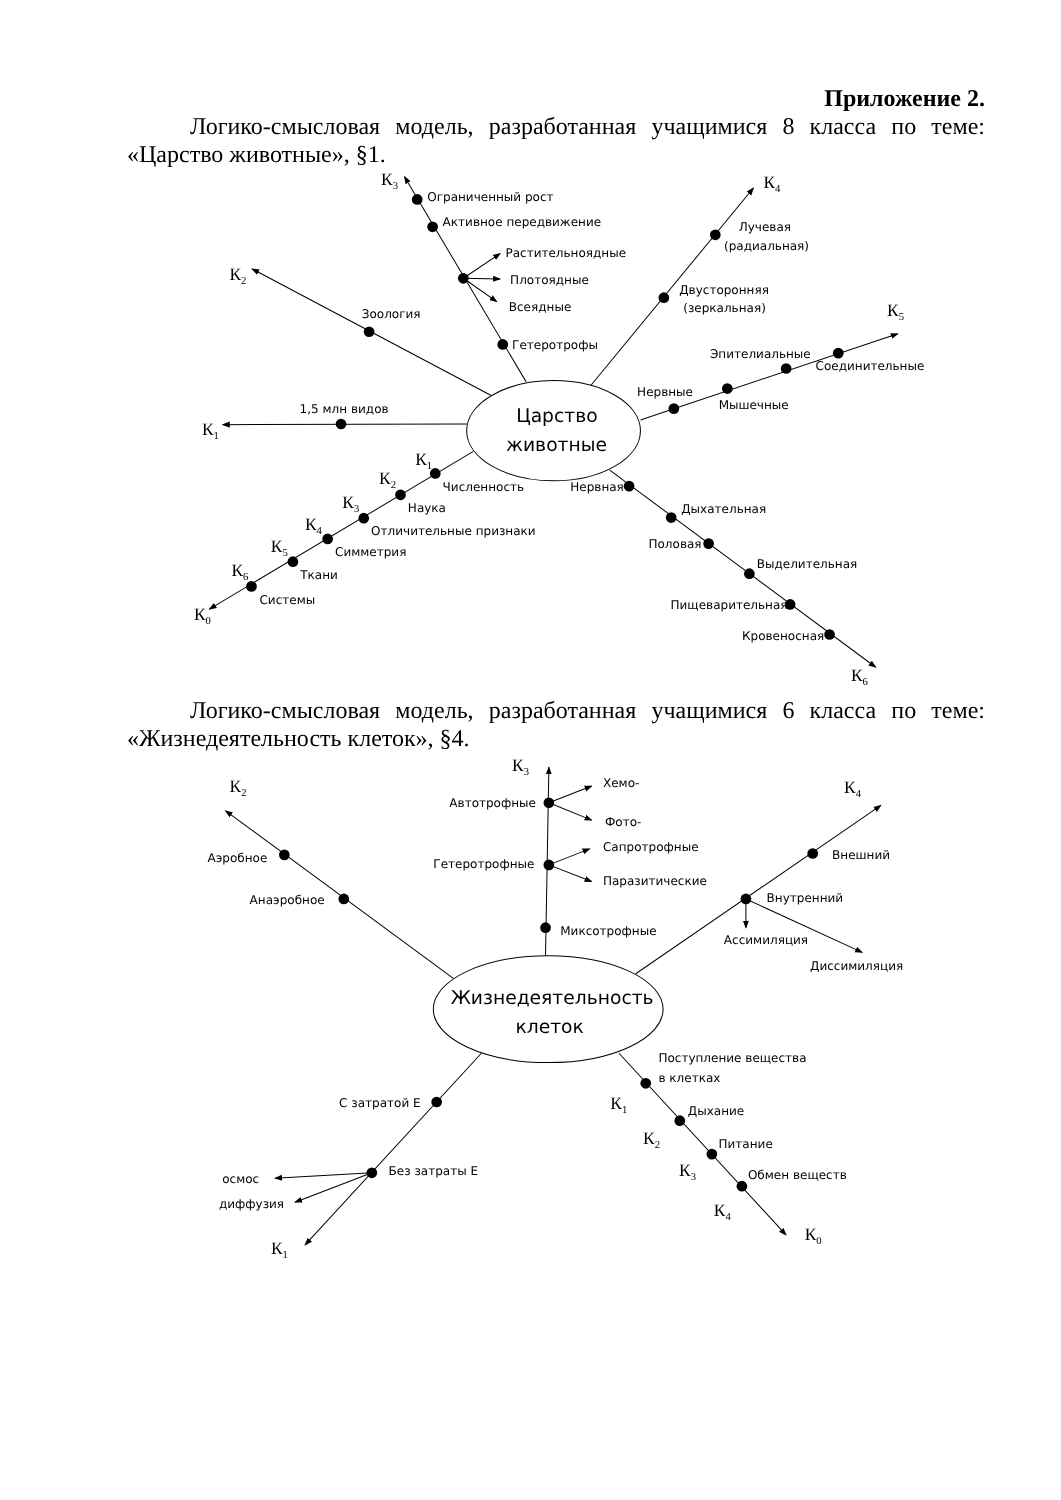Приложение 2.
Логико-смысловая модель, разработанная учащимися 8 класса по теме: «Царство животные», §1.
Царство
животные
К3
Ограниченный рост
Активное передвижение
Растительноядные
Плотоядные
Всеядные
Гетеротрофы
К2
Зоология
1,5 млн видов
К1
К4
Лучевая
(радиальная)
Двусторонняя
(зеркальная)
К5
Эпителиальные
Соединительные
Нервные
Мышечные
К1
Численность
К2
Наука
К3
Отличительные признаки
К4
Симметрия
К5
Ткани
К6
Системы
К0
Нервная
Дыхательная
Половая
Выделительная
Пищеварительная
Кровеносная
К6
Логико-смысловая модель, разработанная учащимися 6 класса по теме: «Жизнедеятельность клеток», §4.
Жизнедеятельность
клеток
К3
Хемо-
Автотрофные
Фото-
Сапротрофные
Гетеротрофные
Паразитические
Миксотрофные
К2
Аэробное
Анаэробное
К4
Внешний
Внутренний
Ассимиляция
Диссимиляция
Поступление вещества
в клетках
С затратой Е
К1
Дыхание
К2
Питание
Без затраты Е
К3
Обмен веществ
осмос
диффузия
К4
К0
К1